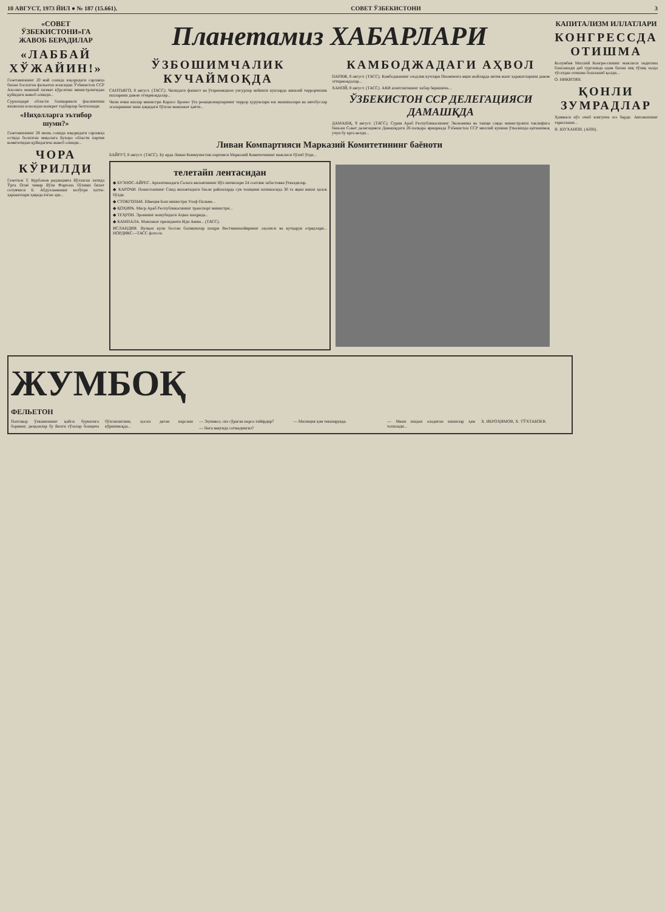10 АВГУСТ, 1973 ЙИЛ ● № 187 (15.661). СОВЕТ ЎЗБЕКИСТОНИ 3
«СОВЕТ ЎЗБЕКИСТОНИ»ГА ЖАВОБ БЕРАДИЛАР
«ЛАББАЙ ХЎЖАЙИН!»
Газетамизнинг 20 май сонида юқоридаги сарлавҳа билан босилган фельетон юзасидан Ўзбекистон ССР Ахолига маиший хизмат кўрсатиш министрлигидан қуйидаги жавоб олинди...
Сурхондарё области бошқармаси фаолиятини яхшилаш юзасидан конкрет тадбирлар белгиланди.
«Ниҳолларга эътибор шуми?»
Газетамизнинг 28 июнь сонида юқоридаги сарлавҳа остида босилган мақолага Бухоро области партия комитетидан қуйидагича жавоб олинди...
ЧОРА КЎРИЛДИ
Газетхон Т. Курбонов редакцияга йўллаган хатида Ўрта Осиё темир йўли Фарғона бўлими билет сотувчиси Б. Абдуллаевнинг нотўғри хатти-ҳаракатлари ҳақида ёзган эди...
Планетамиз ХАБАРЛАРИ
ЎЗБОШИМЧАЛИК КУЧАЙМОҚДА
САНТЬЯГО, 8 август. (ТАСС). Чилидаги фашист ва ўтаренакцион унсурлар кейинги кунларда жиноий террорчилик ишларини давом эттирмоқдалар...
Чили ички ишлар министри Карлос Бронес ўта реакционерларнинг террор ҳуружлари юк машиналари ва автобуслар эгаларининг иши ҳақидаги бўлган мамлакат ҳаёти...
КАМБОДЖАДАГИ АҲВОЛ
ПАРИЖ, 8 август. (ТАСС). Камбоджанинг озодлик кучлари Пномпенга яқин жойларда актив жанг ҳаракатларини давом эттирмоқдалар...
ХАНОЙ, 8 август. (ТАСС). АКИ агентлигининг хабар беришича...
ЎЗБЕКИСТОН ССР ДЕЛЕГАЦИЯСИ ДАМАШҚДА
ДАМАШҚ, 9 август. (ТАСС). Сурия Араб Республикасининг Экономика ва ташқи савдо министрлиги таклифига биноан Совет делегацияси Дамашқдаги 20-халқаро ярмаркада Ўзбекистон ССР миллий кунини ўтказишда қатнашмоқ учун бу ерга келди...
Ливан Компартияси Марказий Комитетининг баёноти
БАЙРУТ, 8 август. (ТАСС). Бу ерда Ливан Коммунистик партияси Марказий Комитетининг мажлиси бўлиб ўтди...
телетайп лентасидан
◆ БУЭНОС-АЙРЕС. Аргентинадаги Сальта вилоятининг йўл ишчилари 24 соатлик забастовка ўтказдилар.
◆ КАРОЧИ. Покистоннинг Синд вилоятидаги баъзи районларда сув тошқини натижасида 30 га яқин киши ҳалок бўлди.
◆ СТОКГОЛЬМ. Швеция Бош министри Улоф Пальме...
◆ ҚОҲИРА. Миср Араб Республикасининг транспорт министри...
◆ ТЕҲРОН. Эроннинг жанубидаги Аҳваз шаҳрида...
◆ КАМПАЛА. Мамлакат президенти Иди Амин... (ТАСС).
ИСЛАНДИЯ. Вулқон кули босган балиқчилар шаҳри Вестманнаэйярнинг аҳолиси ва кутқарув отрядлари... НОРДИКС—ТАСС фотоси.
КАПИТАЛИЗМ ИЛЛАТЛАРИ
КОНГРЕССДА ОТИШМА
Колумбия Миллий Конгрессининг мажлиси эндигина бошланади деб турганида одам билан лиқ тўлиқ залда тўсатдан отишма бошланиб қолди...
О. НИКИТИН.
ҚОНЛИ ЗУМРАДЛАР
Ҳаммаси нўз очиб юмгунча юз берди. Автоматнинг тариллаши...
В. ШУХАНОВ. (АПН).
ЖУМБОҚ
ФЕЛЬЕТОН
Пахтакор ўлкамизнинг қайси бурчагига борманг, деҳқонлар бу йилги ғўзалар бошқача бўлганлигини, ҳосил деган нарсани кўришмоқда...
— Эҳтимол, сиз сўраган нарса тайёрдир?
— Нега вақтида сотмадингиз?
— Милиция ҳам текширувда.
— Мени ишдан оладиган кишилар ҳам топилади...
Х. ИБРОҲИМОВ, Х. ТЎХТАБОЕВ.